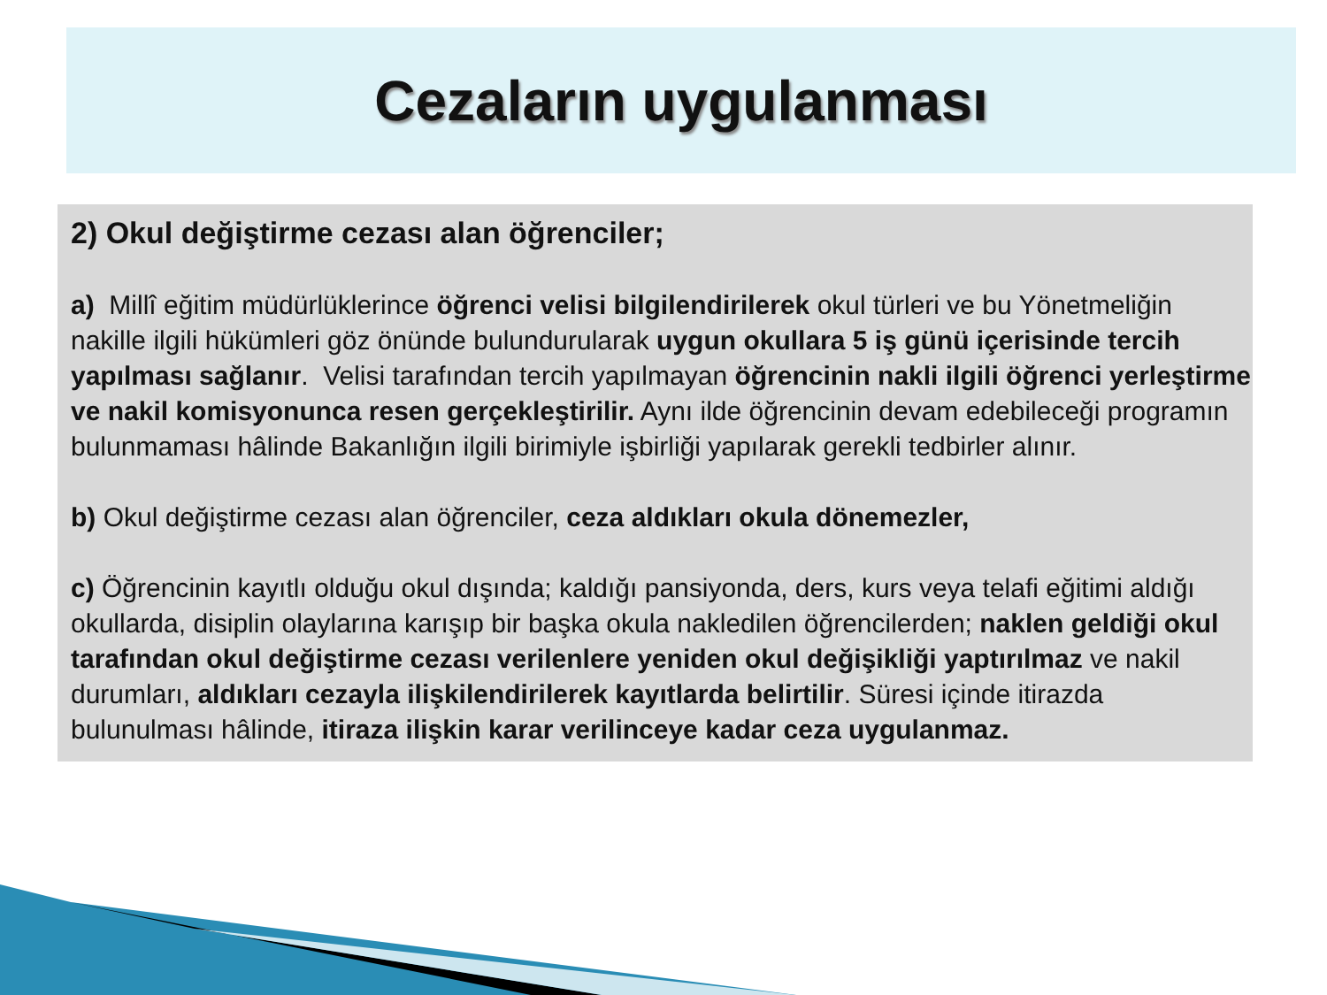Cezaların uygulanması
2) Okul değiştirme cezası alan öğrenciler;
a) Millî eğitim müdürlüklerince öğrenci velisi bilgilendirilerek okul türleri ve bu Yönetmeliğin nakille ilgili hükümleri göz önünde bulundurularak uygun okullara 5 iş günü içerisinde tercih yapılması sağlanır. Velisi tarafından tercih yapılmayan öğrencinin nakli ilgili öğrenci yerleştirme ve nakil komisyonunca resen gerçekleştirilir. Aynı ilde öğrencinin devam edebileceği programın bulunmaması hâlinde Bakanlığın ilgili birimiyle işbirliği yapılarak gerekli tedbirler alınır.
b) Okul değiştirme cezası alan öğrenciler, ceza aldıkları okula dönemezler,
c) Öğrencinin kayıtlı olduğu okul dışında; kaldığı pansiyonda, ders, kurs veya telafi eğitimi aldığı okullarda, disiplin olaylarına karışıp bir başka okula nakledilen öğrencilerden; naklen geldiği okul tarafından okul değiştirme cezası verilenlere yeniden okul değişikliği yaptırılmaz ve nakil durumları, aldıkları cezayla ilişkilendirilerek kayıtlarda belirtilir. Süresi içinde itirazda bulunulması hâlinde, itiraza ilişkin karar verilinceye kadar ceza uygulanmaz.